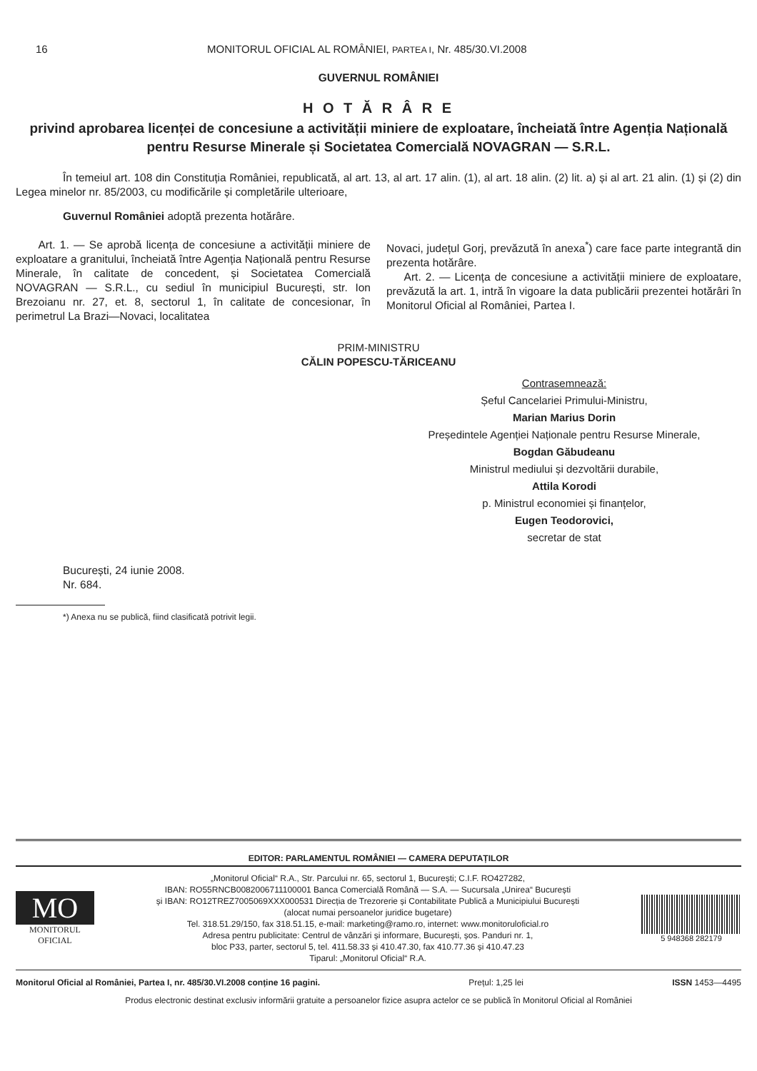16 MONITORUL OFICIAL AL ROMÂNIEI, PARTEA I, Nr. 485/30.VI.2008
GUVERNUL ROMÂNIEI
H O T Ă R Â R E
privind aprobarea licenței de concesiune a activității miniere de exploatare, încheiată între Agenția Națională pentru Resurse Minerale și Societatea Comercială NOVAGRAN — S.R.L.
În temeiul art. 108 din Constituția României, republicată, al art. 13, al art. 17 alin. (1), al art. 18 alin. (2) lit. a) și al art. 21 alin. (1) și (2) din Legea minelor nr. 85/2003, cu modificările și completările ulterioare,
Guvernul României adoptă prezenta hotărâre.
Art. 1. — Se aprobă licența de concesiune a activității miniere de exploatare a granitului, încheiată între Agenția Națională pentru Resurse Minerale, în calitate de concedent, și Societatea Comercială NOVAGRAN — S.R.L., cu sediul în municipiul București, str. Ion Brezoianu nr. 27, et. 8, sectorul 1, în calitate de concesionar, în perimetrul La Brazi—Novaci, localitatea
Novaci, județul Gorj, prevăzută în anexa<sup>*</sup>) care face parte integrantă din prezenta hotărâre.
Art. 2. — Licența de concesiune a activității miniere de exploatare, prevăzută la art. 1, intră în vigoare la data publicării prezentei hotărâri în Monitorul Oficial al României, Partea I.
PRIM-MINISTRU
CĂLIN POPESCU-TĂRICEANU
Contrasemnează:
Șeful Cancelariei Primului-Ministru,
Marian Marius Dorin
Președintele Agenției Naționale pentru Resurse Minerale,
Bogdan Găbudeanu
Ministrul mediului și dezvoltării durabile,
Attila Korodi
p. Ministrul economiei și finanțelor,
Eugen Teodorovici,
secretar de stat
București, 24 iunie 2008.
Nr. 684.
*) Anexa nu se publică, fiind clasificată potrivit legii.
EDITOR: PARLAMENTUL ROMÂNIEI — CAMERA DEPUTAȚILOR
MO
MONITORUL
OFICIAL
„Monitorul Oficial“ R.A., Str. Parcului nr. 65, sectorul 1, București; C.I.F. RO427282,
IBAN: RO55RNCB0082006711100001 Banca Comercială Română — S.A. — Sucursala „Unirea“ București
și IBAN: RO12TREZ7005069XXX000531 Direcția de Trezorerie și Contabilitate Publică a Municipiului București
(alocat numai persoanelor juridice bugetare)
Tel. 318.51.29/150, fax 318.51.15, e-mail: marketing@ramo.ro, internet: www.monitoruloficial.ro
Adresa pentru publicitate: Centrul de vânzări și informare, București, șos. Panduri nr. 1,
bloc P33, parter, sectorul 5, tel. 411.58.33 și 410.47.30, fax 410.77.36 și 410.47.23
Tiparul: „Monitorul Oficial“ R.A.
5 948368 282179
Monitorul Oficial al României, Partea I, nr. 485/30.VI.2008 conține 16 pagini. Prețul: 1,25 lei ISSN 1453—4495
Produs electronic destinat exclusiv informării gratuite a persoanelor fizice asupra actelor ce se publică în Monitorul Oficial al României